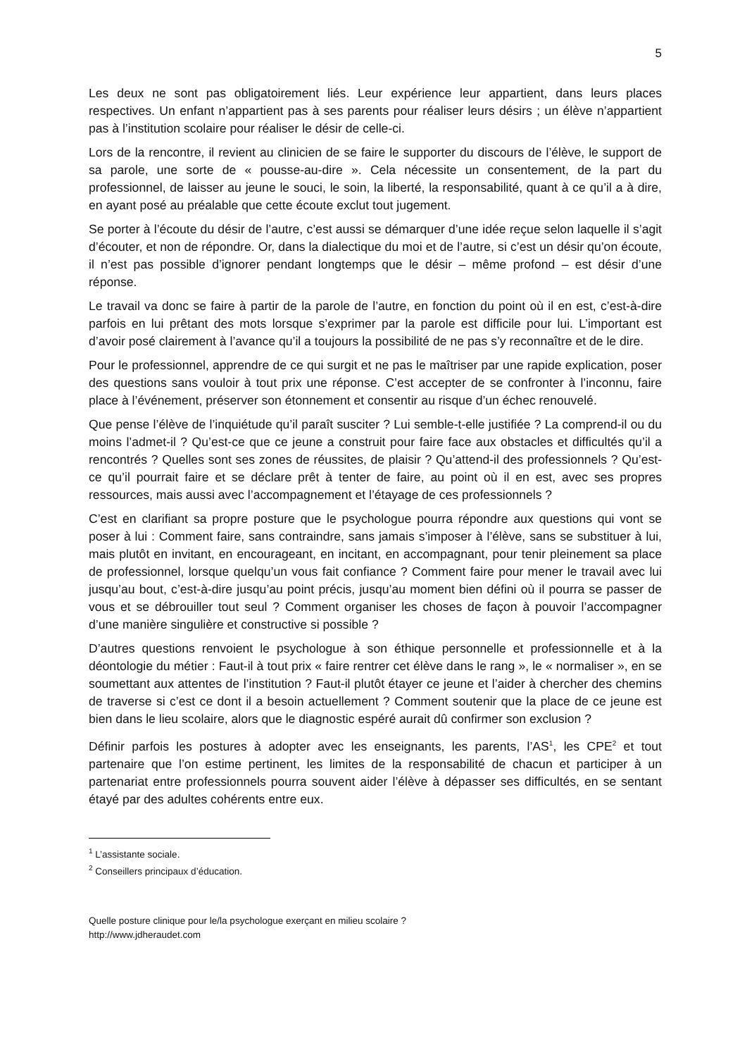5
Les deux ne sont pas obligatoirement liés. Leur expérience leur appartient, dans leurs places respectives. Un enfant n’appartient pas à ses parents pour réaliser leurs désirs ; un élève n’appartient pas à l’institution scolaire pour réaliser le désir de celle-ci.
Lors de la rencontre, il revient au clinicien de se faire le supporter du discours de l’élève, le support de sa parole, une sorte de « pousse-au-dire ». Cela nécessite un consentement, de la part du professionnel, de laisser au jeune le souci, le soin, la liberté, la responsabilité, quant à ce qu’il a à dire, en ayant posé au préalable que cette écoute exclut tout jugement.
Se porter à l’écoute du désir de l’autre, c’est aussi se démarquer d’une idée reçue selon laquelle il s’agit d’écouter, et non de répondre. Or, dans la dialectique du moi et de l’autre, si c’est un désir qu’on écoute, il n’est pas possible d’ignorer pendant longtemps que le désir – même profond – est désir d’une réponse.
Le travail va donc se faire à partir de la parole de l’autre, en fonction du point où il en est, c’est-à-dire parfois en lui prêtant des mots lorsque s’exprimer par la parole est difficile pour lui. L’important est d’avoir posé clairement à l’avance qu’il a toujours la possibilité de ne pas s’y reconnaître et de le dire.
Pour le professionnel, apprendre de ce qui surgit et ne pas le maîtriser par une rapide explication, poser des questions sans vouloir à tout prix une réponse. C’est accepter de se confronter à l’inconnu, faire place à l’événement, préserver son étonnement et consentir au risque d’un échec renouvelé.
Que pense l’élève de l’inquiétude qu’il paraît susciter ? Lui semble-t-elle justifiée ? La comprend-il ou du moins l’admet-il ? Qu’est-ce que ce jeune a construit pour faire face aux obstacles et difficultés qu’il a rencontrés ? Quelles sont ses zones de réussites, de plaisir ? Qu’attend-il des professionnels ? Qu’est-ce qu’il pourrait faire et se déclare prêt à tenter de faire, au point où il en est, avec ses propres ressources, mais aussi avec l’accompagnement et l’étayage de ces professionnels ?
C’est en clarifiant sa propre posture que le psychologue pourra répondre aux questions qui vont se poser à lui : Comment faire, sans contraindre, sans jamais s’imposer à l’élève, sans se substituer à lui, mais plutôt en invitant, en encourageant, en incitant, en accompagnant, pour tenir pleinement sa place de professionnel, lorsque quelqu’un vous fait confiance ? Comment faire pour mener le travail avec lui jusqu’au bout, c’est-à-dire jusqu’au point précis, jusqu’au moment bien défini où il pourra se passer de vous et se débrouiller tout seul ? Comment organiser les choses de façon à pouvoir l’accompagner d’une manière singulière et constructive si possible ?
D’autres questions renvoient le psychologue à son éthique personnelle et professionnelle et à la déontologie du métier : Faut-il à tout prix « faire rentrer cet élève dans le rang », le « normaliser », en se soumettant aux attentes de l’institution ? Faut-il plutôt étayer ce jeune et l’aider à chercher des chemins de traverse si c’est ce dont il a besoin actuellement ? Comment soutenir que la place de ce jeune est bien dans le lieu scolaire, alors que le diagnostic espéré aurait dû confirmer son exclusion ?
Définir parfois les postures à adopter avec les enseignants, les parents, l’AS<sup>1</sup>, les CPE<sup>2</sup> et tout partenaire que l’on estime pertinent, les limites de la responsabilité de chacun et participer à un partenariat entre professionnels pourra souvent aider l’élève à dépasser ses difficultés, en se sentant étayé par des adultes cohérents entre eux.
<sup>1</sup> L’assistante sociale.
<sup>2</sup> Conseillers principaux d’éducation.
Quelle posture clinique pour le/la psychologue exerçant en milieu scolaire ?
http://www.jdheraudet.com